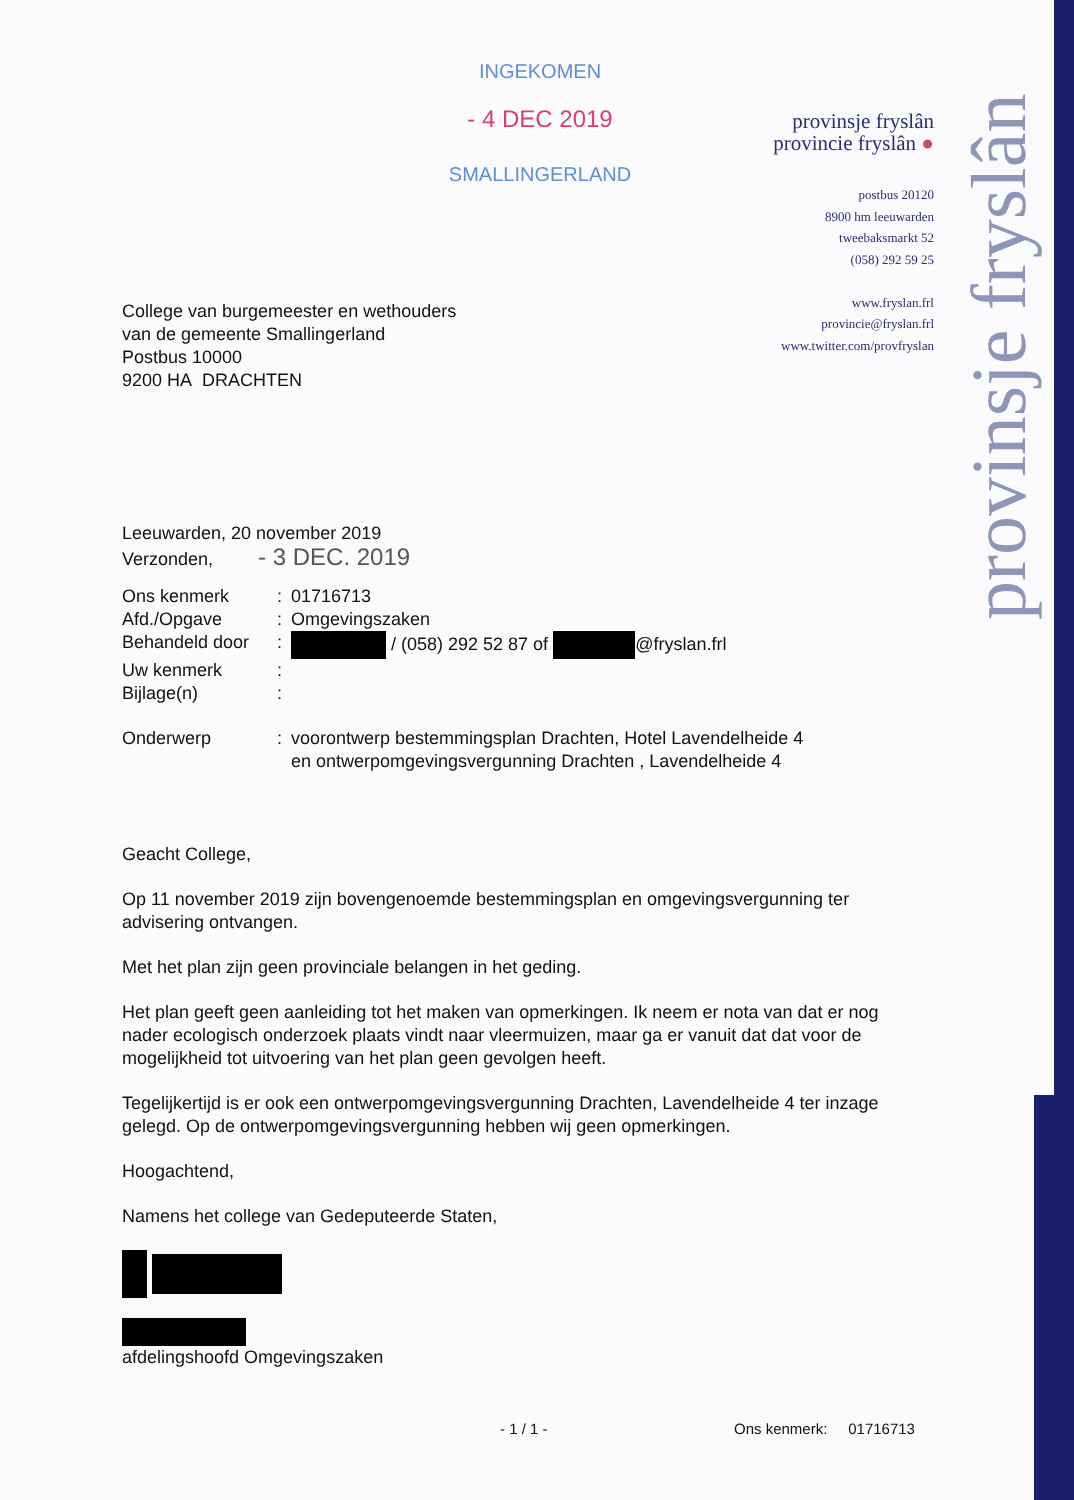provinsje fryslân
INGEKOMEN
- 4 DEC 2019
SMALLINGERLAND
College van burgemeester en wethouders
van de gemeente Smallingerland
Postbus 10000
9200 HA DRACHTEN
provinsje fryslân
provincie fryslân ●
postbus 20120
8900 hm leeuwarden
tweebaksmarkt 52
(058) 292 59 25
www.fryslan.frl
provincie@fryslan.frl
www.twitter.com/provfryslan
Leeuwarden, 20 november 2019
Verzonden, - 3 DEC. 2019
| Ons kenmerk | : | 01716713 |
| Afd./Opgave | : | Omgevingszaken |
| Behandeld door | : | / (058) 292 52 87 of @fryslan.frl |
| Uw kenmerk | : | |
| Bijlage(n) | : | |
| Onderwerp | : | voorontwerp bestemmingsplan Drachten, Hotel Lavendelheide 4 en ontwerpomgevingsvergunning Drachten , Lavendelheide 4 |
Geacht College,
Op 11 november 2019 zijn bovengenoemde bestemmingsplan en omgevingsvergunning ter advisering ontvangen.
Met het plan zijn geen provinciale belangen in het geding.
Het plan geeft geen aanleiding tot het maken van opmerkingen. Ik neem er nota van dat er nog nader ecologisch onderzoek plaats vindt naar vleermuizen, maar ga er vanuit dat dat voor de mogelijkheid tot uitvoering van het plan geen gevolgen heeft.
Tegelijkertijd is er ook een ontwerpomgevingsvergunning Drachten, Lavendelheide 4 ter inzage gelegd. Op de ontwerpomgevingsvergunning hebben wij geen opmerkingen.
Hoogachtend,
Namens het college van Gedeputeerde Staten,
afdelingshoofd Omgevingszaken
- 1 / 1 - Ons kenmerk: 01716713